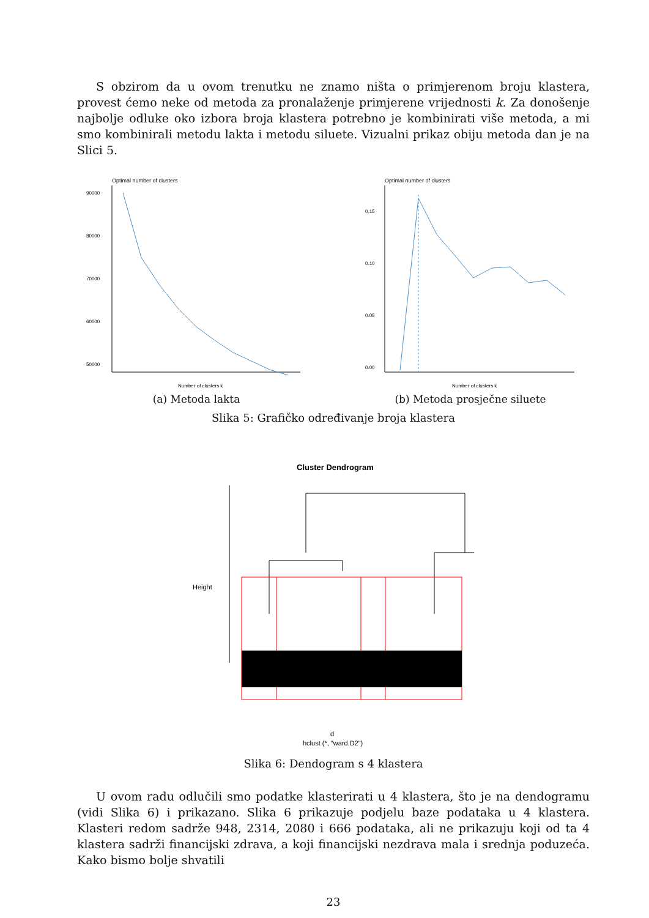S obzirom da u ovom trenutku ne znamo ništa o primjerenom broju klastera, provest ćemo neke od metoda za pronalaženje primjerene vrijednosti k. Za donošenje najbolje odluke oko izbora broja klastera potrebno je kombinirati više metoda, a mi smo kombinirali metodu lakta i metodu siluete. Vizualni prikaz obiju metoda dan je na Slici 5.
Optimal number of clusters
90000
80000
70000
60000
50000
Number of clusters k
(a) Metoda lakta
Optimal number of clusters
0.15
0.10
0.05
0.00
Number of clusters k
(b) Metoda prosječne siluete
Slika 5: Grafičko određivanje broja klastera
Cluster Dendrogram
Height
d
hclust (*, "ward.D2")
Slika 6: Dendogram s 4 klastera
U ovom radu odlučili smo podatke klasterirati u 4 klastera, što je na dendogramu (vidi Slika 6) i prikazano. Slika 6 prikazuje podjelu baze podataka u 4 klastera. Klasteri redom sadrže 948, 2314, 2080 i 666 podataka, ali ne prikazuju koji od ta 4 klastera sadrži financijski zdrava, a koji financijski nezdrava mala i srednja poduzeća. Kako bismo bolje shvatili
23